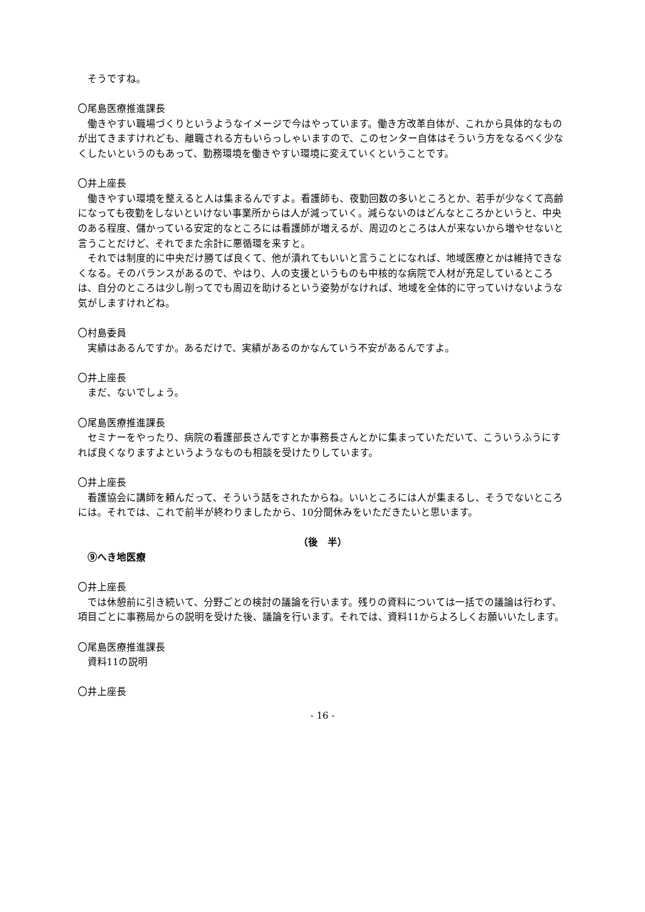そうですね。
〇尾島医療推進課長
働きやすい職場づくりというようなイメージで今はやっています。働き方改革自体が、これから具体的なものが出てきますけれども、離職される方もいらっしゃいますので、このセンター自体はそういう方をなるべく少なくしたいというのもあって、勤務環境を働きやすい環境に変えていくということです。
〇井上座長
働きやすい環境を整えると人は集まるんですよ。看護師も、夜勤回数の多いところとか、若手が少なくて高齢になっても夜勤をしないといけない事業所からは人が減っていく。減らないのはどんなところかというと、中央のある程度、儲かっている安定的なところには看護師が増えるが、周辺のところは人が来ないから増やせないと言うことだけど、それでまた余計に悪循環を来すと。
それでは制度的に中央だけ勝てば良くて、他が潰れてもいいと言うことになれば、地域医療とかは維持できなくなる。そのバランスがあるので、やはり、人の支援というものも中核的な病院で人材が充足しているところは、自分のところは少し削ってでも周辺を助けるという姿勢がなければ、地域を全体的に守っていけないような気がしますけれどね。
〇村島委員
実績はあるんですか。あるだけで、実績があるのかなんていう不安があるんですよ。
〇井上座長
まだ、ないでしょう。
〇尾島医療推進課長
セミナーをやったり、病院の看護部長さんですとか事務長さんとかに集まっていただいて、こういうふうにすれば良くなりますよというようなものも相談を受けたりしています。
〇井上座長
看護協会に講師を頼んだって、そういう話をされたからね。いいところには人が集まるし、そうでないところには。それでは、これで前半が終わりましたから、10分間休みをいただきたいと思います。
（後　半）
⑨へき地医療
〇井上座長
では休憩前に引き続いて、分野ごとの検討の議論を行います。残りの資料については一括での議論は行わず、項目ごとに事務局からの説明を受けた後、議論を行います。それでは、資料11からよろしくお願いいたします。
〇尾島医療推進課長
資料11の説明
〇井上座長
- 16 -